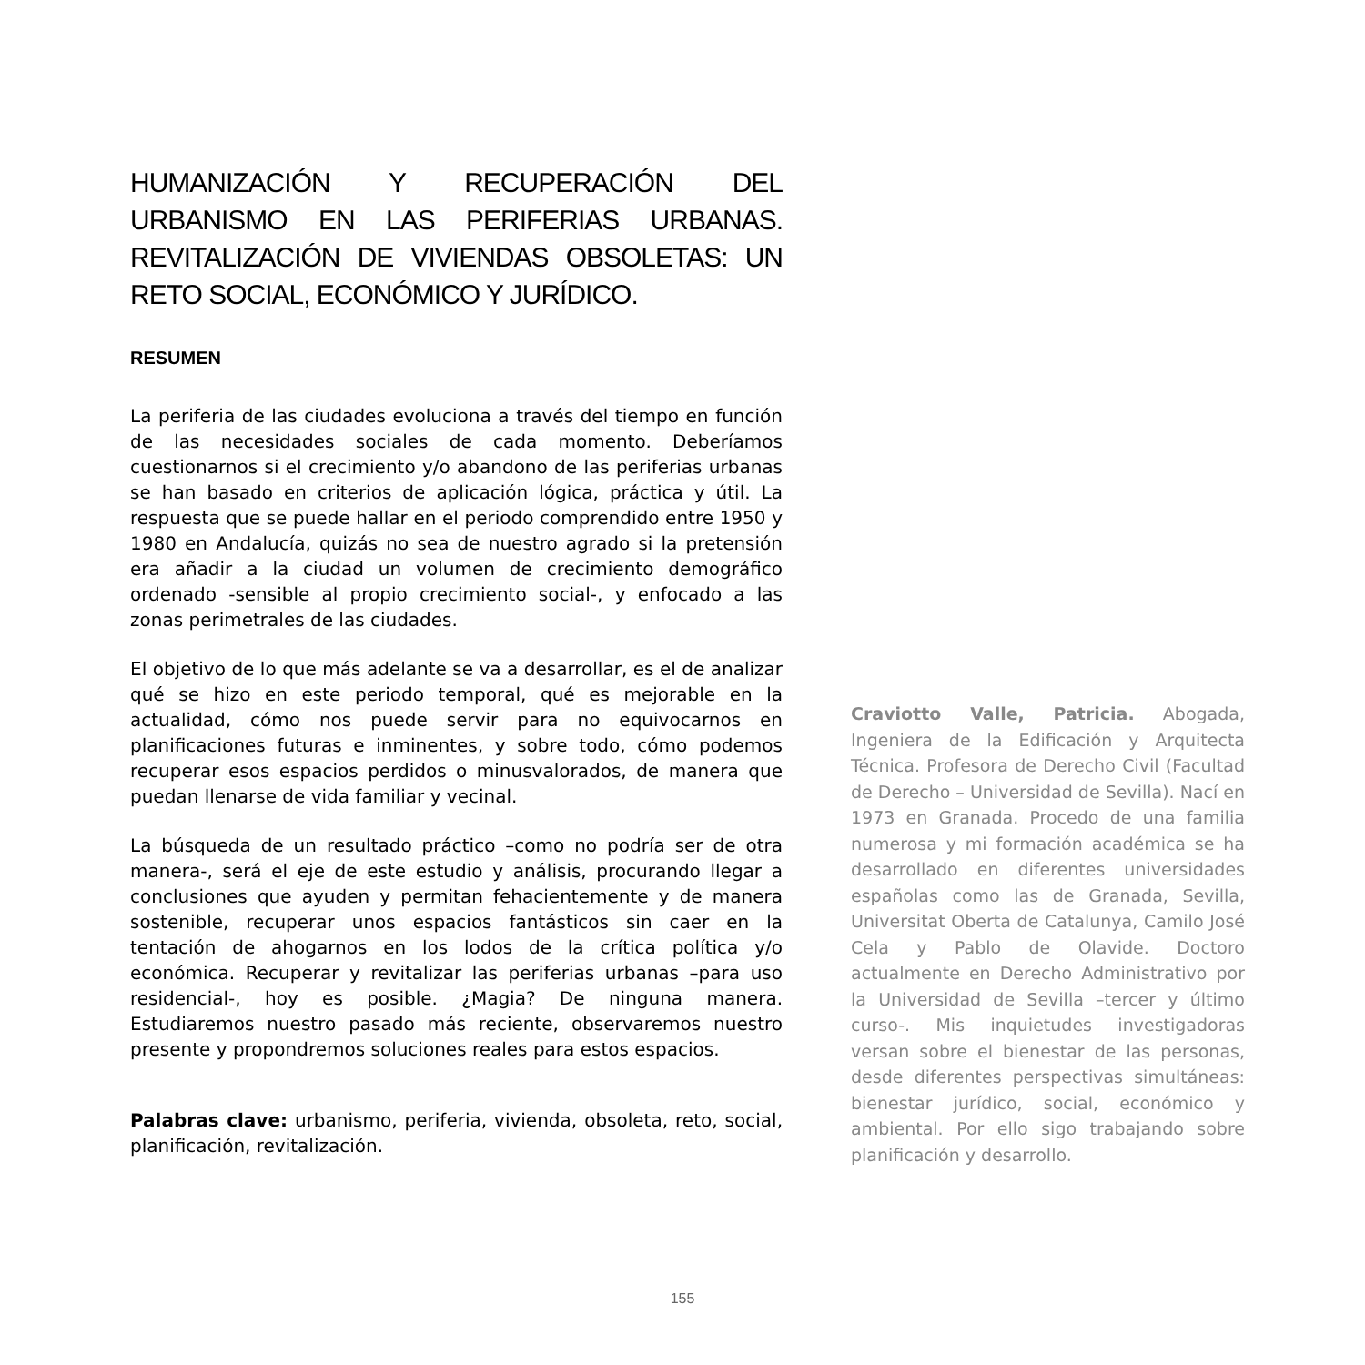HUMANIZACIÓN Y RECUPERACIÓN DEL URBANISMO EN LAS PERIFERIAS URBANAS. REVITALIZACIÓN DE VIVIENDAS OBSOLETAS: UN RETO SOCIAL, ECONÓMICO Y JURÍDICO.
RESUMEN
La periferia de las ciudades evoluciona a través del tiempo en función de las necesidades sociales de cada momento. Deberíamos cuestionarnos si el crecimiento y/o abandono de las periferias urbanas se han basado en criterios de aplicación lógica, práctica y útil. La respuesta que se puede hallar en el periodo comprendido entre 1950 y 1980 en Andalucía, quizás no sea de nuestro agrado si la pretensión era añadir a la ciudad un volumen de crecimiento demográfico ordenado -sensible al propio crecimiento social-, y enfocado a las zonas perimetrales de las ciudades.
El objetivo de lo que más adelante se va a desarrollar, es el de analizar qué se hizo en este periodo temporal, qué es mejorable en la actualidad, cómo nos puede servir para no equivocarnos en planificaciones futuras e inminentes, y sobre todo, cómo podemos recuperar esos espacios perdidos o minusvalorados, de manera que puedan llenarse de vida familiar y vecinal.
La búsqueda de un resultado práctico –como no podría ser de otra manera-, será el eje de este estudio y análisis, procurando llegar a conclusiones que ayuden y permitan fehacientemente y de manera sostenible, recuperar unos espacios fantásticos sin caer en la tentación de ahogarnos en los lodos de la crítica política y/o económica. Recuperar y revitalizar las periferias urbanas –para uso residencial-, hoy es posible. ¿Magia? De ninguna manera. Estudiaremos nuestro pasado más reciente, observaremos nuestro presente y propondremos soluciones reales para estos espacios.
Palabras clave: urbanismo, periferia, vivienda, obsoleta, reto, social, planificación, revitalización.
Craviotto Valle, Patricia. Abogada, Ingeniera de la Edificación y Arquitecta Técnica. Profesora de Derecho Civil (Facultad de Derecho – Universidad de Sevilla). Nací en 1973 en Granada. Procedo de una familia numerosa y mi formación académica se ha desarrollado en diferentes universidades españolas como las de Granada, Sevilla, Universitat Oberta de Catalunya, Camilo José Cela y Pablo de Olavide. Doctoro actualmente en Derecho Administrativo por la Universidad de Sevilla –tercer y último curso-. Mis inquietudes investigadoras versan sobre el bienestar de las personas, desde diferentes perspectivas simultáneas: bienestar jurídico, social, económico y ambiental. Por ello sigo trabajando sobre planificación y desarrollo.
155